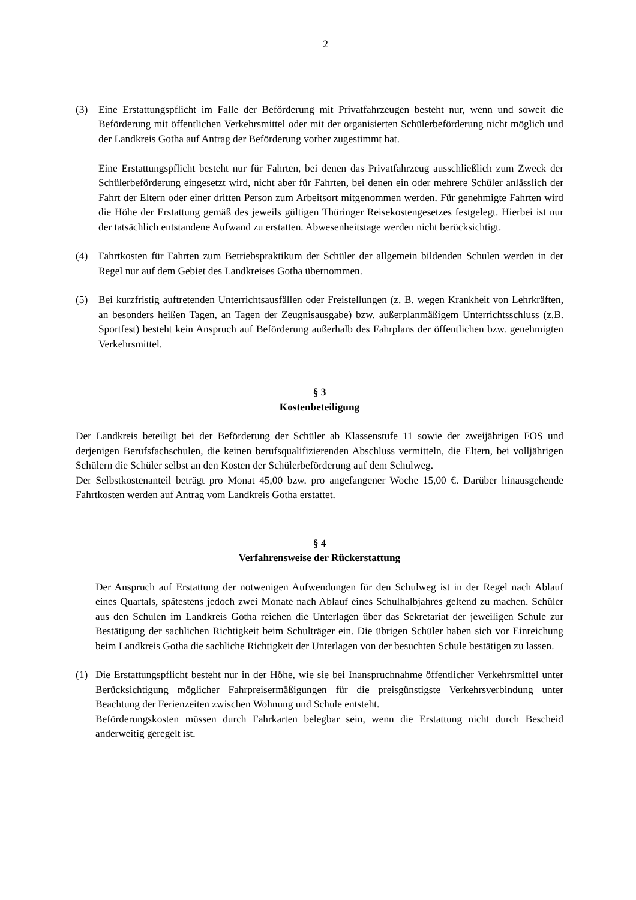2
(3) Eine Erstattungspflicht im Falle der Beförderung mit Privatfahrzeugen besteht nur, wenn und soweit die Beförderung mit öffentlichen Verkehrsmittel oder mit der organisierten Schülerbeförderung nicht möglich und der Landkreis Gotha auf Antrag der Beförderung vorher zugestimmt hat.
Eine Erstattungspflicht besteht nur für Fahrten, bei denen das Privatfahrzeug ausschließlich zum Zweck der Schülerbeförderung eingesetzt wird, nicht aber für Fahrten, bei denen ein oder mehrere Schüler anlässlich der Fahrt der Eltern oder einer dritten Person zum Arbeitsort mitgenommen werden. Für genehmigte Fahrten wird die Höhe der Erstattung gemäß des jeweils gültigen Thüringer Reisekostengesetzes festgelegt. Hierbei ist nur der tatsächlich entstandene Aufwand zu erstatten. Abwesenheitstage werden nicht berücksichtigt.
(4) Fahrtkosten für Fahrten zum Betriebspraktikum der Schüler der allgemein bildenden Schulen werden in der Regel nur auf dem Gebiet des Landkreises Gotha übernommen.
(5) Bei kurzfristig auftretenden Unterrichtsausfällen oder Freistellungen (z. B. wegen Krankheit von Lehrkräften, an besonders heißen Tagen, an Tagen der Zeugnisausgabe) bzw. außerplanmäßigem Unterrichtsschluss (z.B. Sportfest) besteht kein Anspruch auf Beförderung außerhalb des Fahrplans der öffentlichen bzw. genehmigten Verkehrsmittel.
§ 3
Kostenbeteiligung
Der Landkreis beteiligt bei der Beförderung der Schüler ab Klassenstufe 11 sowie der zweijährigen FOS und derjenigen Berufsfachschulen, die keinen berufsqualifizierenden Abschluss vermitteln, die Eltern, bei volljährigen Schülern die Schüler selbst an den Kosten der Schülerbeförderung auf dem Schulweg.
Der Selbstkostenanteil beträgt pro Monat 45,00 bzw. pro angefangener Woche 15,00 €. Darüber hinausgehende Fahrtkosten werden auf Antrag vom Landkreis Gotha erstattet.
§ 4
Verfahrensweise der Rückerstattung
Der Anspruch auf Erstattung der notwenigen Aufwendungen für den Schulweg ist in der Regel nach Ablauf eines Quartals, spätestens jedoch zwei Monate nach Ablauf eines Schulhalbjahres geltend zu machen. Schüler aus den Schulen im Landkreis Gotha reichen die Unterlagen über das Sekretariat der jeweiligen Schule zur Bestätigung der sachlichen Richtigkeit beim Schulträger ein. Die übrigen Schüler haben sich vor Einreichung beim Landkreis Gotha die sachliche Richtigkeit der Unterlagen von der besuchten Schule bestätigen zu lassen.
(1) Die Erstattungspflicht besteht nur in der Höhe, wie sie bei Inanspruchnahme öffentlicher Verkehrsmittel unter Berücksichtigung möglicher Fahrpreisermäßigungen für die preisgünstigste Verkehrsverbindung unter Beachtung der Ferienzeiten zwischen Wohnung und Schule entsteht.
Beförderungskosten müssen durch Fahrkarten belegbar sein, wenn die Erstattung nicht durch Bescheid anderweitig geregelt ist.